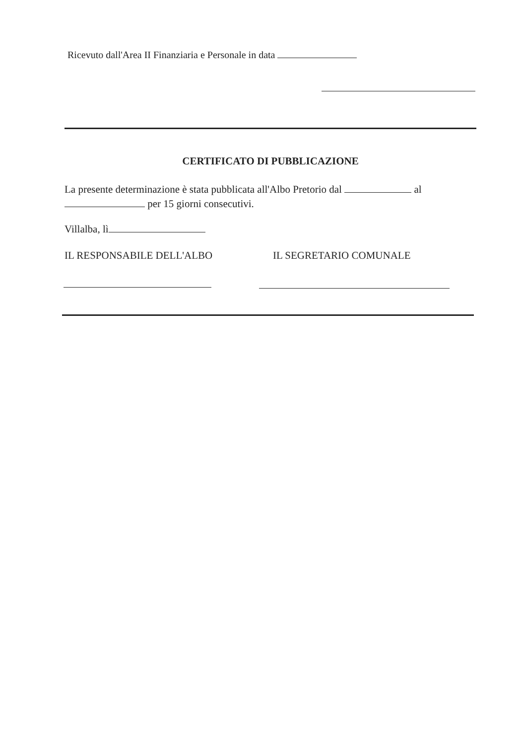Ricevuto dall'Area II Finanziaria e Personale in data
CERTIFICATO DI PUBBLICAZIONE
La presente determinazione è stata pubblicata all'Albo Pretorio dal al
per 15 giorni consecutivi.
Villalba, lì
IL RESPONSABILE DELL'ALBO IL SEGRETARIO COMUNALE